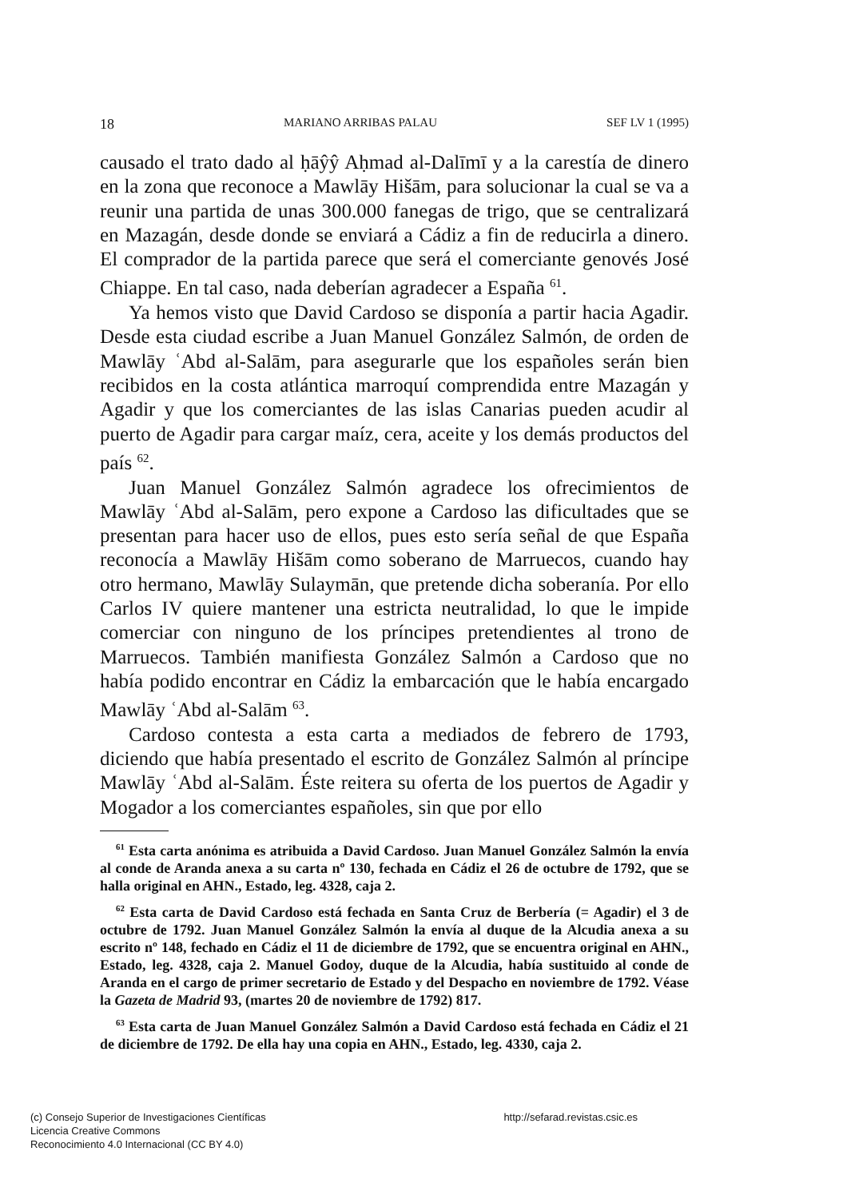18 MARIANO ARRIBAS PALAU SEF LV 1 (1995)
causado el trato dado al ḥāŷŷ Aḥmad al-Dalīmī y a la carestía de dinero en la zona que reconoce a Mawlāy Hišām, para solucionar la cual se va a reunir una partida de unas 300.000 fanegas de trigo, que se centralizará en Mazagán, desde donde se enviará a Cádiz a fin de reducirla a dinero. El comprador de la partida parece que será el comerciante genovés José Chiappe. En tal caso, nada deberían agradecer a España <sup>61</sup>.
Ya hemos visto que David Cardoso se disponía a partir hacia Agadir. Desde esta ciudad escribe a Juan Manuel González Salmón, de orden de Mawlāy ʿAbd al-Salām, para asegurarle que los españo­les serán bien recibidos en la costa atlántica marroquí comprendida entre Mazagán y Agadir y que los comerciantes de las islas Canarias pueden acudir al puerto de Agadir para cargar maíz, cera, aceite y los demás productos del país <sup>62</sup>.
Juan Manuel González Salmón agradece los ofrecimientos de Mawlāy ʿAbd al-Salām, pero expone a Cardoso las dificultades que se presentan para hacer uso de ellos, pues esto sería señal de que España reconocía a Mawlāy Hišām como soberano de Marruecos, cuando hay otro hermano, Mawlāy Sulaymān, que pretende dicha soberanía. Por ello Carlos IV quiere mantener una estricta neutrali­dad, lo que le impide comerciar con ninguno de los príncipes pretendientes al trono de Marruecos. También manifiesta González Salmón a Cardoso que no había podido encontrar en Cádiz la embarcación que le había encargado Mawlāy ʿAbd al-Salām <sup>63</sup>.
Cardoso contesta a esta carta a mediados de febrero de 1793, diciendo que había presentado el escrito de González Salmón al príncipe Mawlāy ʿAbd al-Salām. Éste reitera su oferta de los puertos de Agadir y Mogador a los comerciantes españoles, sin que por ello
<sup>61</sup> Esta carta anónima es atribuida a David Cardoso. Juan Manuel González Salmón la envía al conde de Aranda anexa a su carta nº 130, fechada en Cádiz el 26 de octubre de 1792, que se halla original en AHN., Estado, leg. 4328, caja 2.
<sup>62</sup> Esta carta de David Cardoso está fechada en Santa Cruz de Berbería (= Agadir) el 3 de octubre de 1792. Juan Manuel González Salmón la envía al duque de la Alcudia anexa a su escrito nº 148, fechado en Cádiz el 11 de diciembre de 1792, que se encuentra original en AHN., Estado, leg. 4328, caja 2. Manuel Godoy, duque de la Alcudia, había sustituido al conde de Aranda en el cargo de primer secretario de Estado y del Despacho en noviembre de 1792. Véase la Gazeta de Madrid 93, (martes 20 de noviembre de 1792) 817.
<sup>63</sup> Esta carta de Juan Manuel González Salmón a David Cardoso está fechada en Cádiz el 21 de diciembre de 1792. De ella hay una copia en AHN., Estado, leg. 4330, caja 2.
(c) Consejo Superior de Investigaciones Científicas
Licencia Creative Commons
Reconocimiento 4.0 Internacional (CC BY 4.0)
http://sefarad.revistas.csic.es